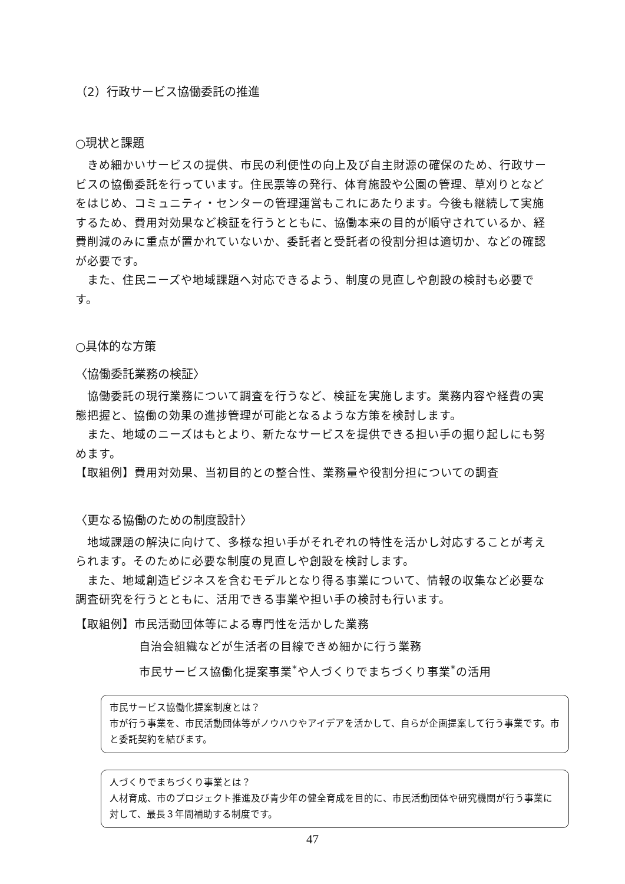（2）行政サービス協働委託の推進
○現状と課題
　きめ細かいサービスの提供、市民の利便性の向上及び自主財源の確保のため、行政サービスの協働委託を行っています。住民票等の発行、体育施設や公園の管理、草刈りとなどをはじめ、コミュニティ・センターの管理運営もこれにあたります。今後も継続して実施するため、費用対効果など検証を行うとともに、協働本来の目的が順守されているか、経費削減のみに重点が置かれていないか、委託者と受託者の役割分担は適切か、などの確認が必要です。
　また、住民ニーズや地域課題へ対応できるよう、制度の見直しや創設の検討も必要です。
○具体的な方策
〈協働委託業務の検証〉
　協働委託の現行業務について調査を行うなど、検証を実施します。業務内容や経費の実態把握と、協働の効果の進捗管理が可能となるような方策を検討します。
　また、地域のニーズはもとより、新たなサービスを提供できる担い手の掘り起しにも努めます。
【取組例】費用対効果、当初目的との整合性、業務量や役割分担についての調査
〈更なる協働のための制度設計〉
　地域課題の解決に向けて、多様な担い手がそれぞれの特性を活かし対応することが考えられます。そのために必要な制度の見直しや創設を検討します。
　また、地域創造ビジネスを含むモデルとなり得る事業について、情報の収集など必要な調査研究を行うとともに、活用できる事業や担い手の検討も行います。
【取組例】市民活動団体等による専門性を活かした業務
自治会組織などが生活者の目線できめ細かに行う業務
市民サービス協働化提案事業<sup>*</sup>や人づくりでまちづくり事業<sup>*</sup>の活用
市民サービス協働化提案制度とは？
市が行う事業を、市民活動団体等がノウハウやアイデアを活かして、自らが企画提案して行う事業です。市と委託契約を結びます。
人づくりでまちづくり事業とは？
人材育成、市のプロジェクト推進及び青少年の健全育成を目的に、市民活動団体や研究機関が行う事業に対して、最長３年間補助する制度です。
47